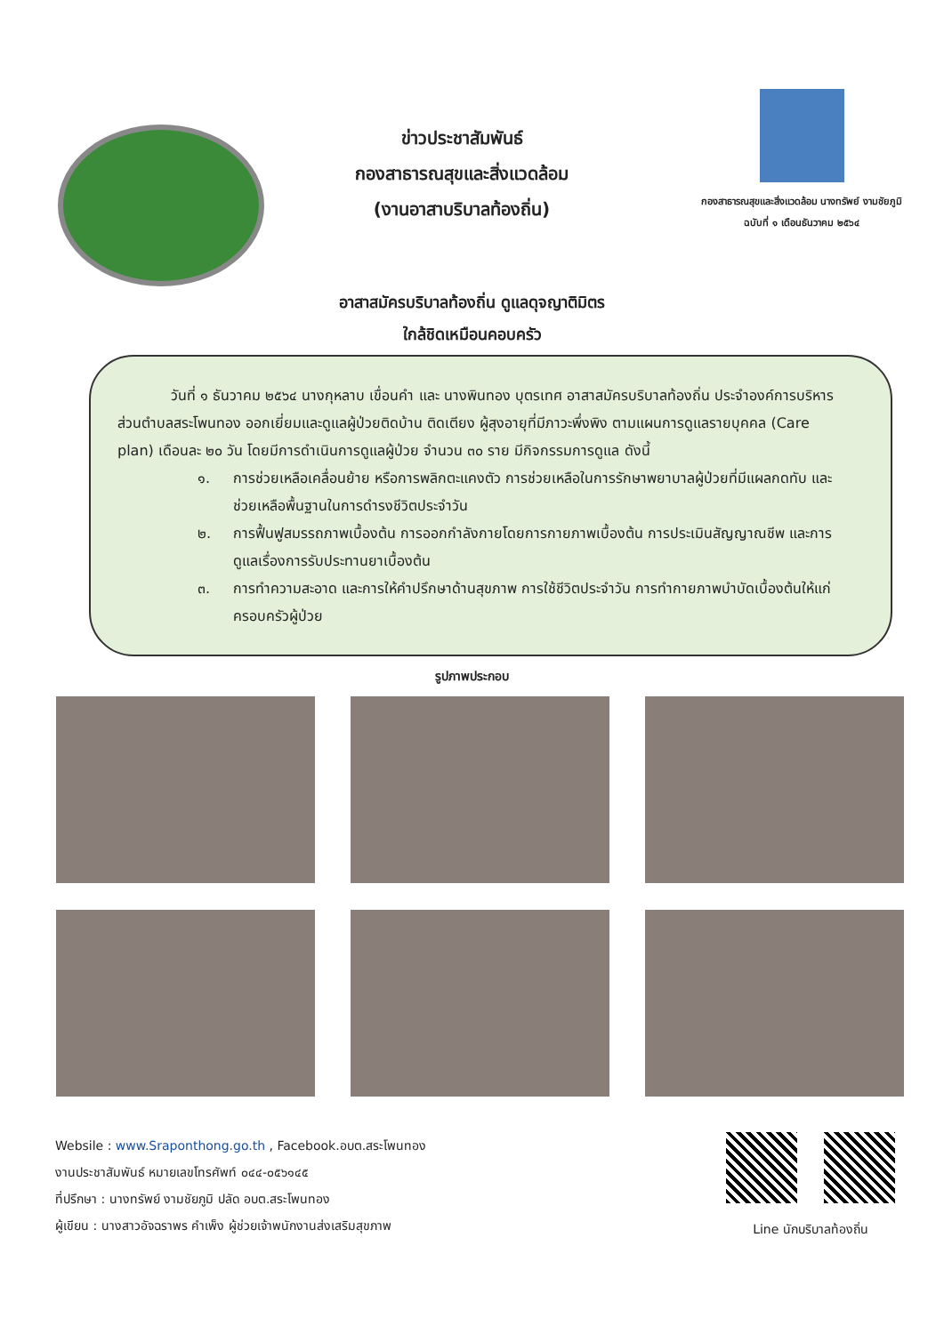ข่าวประชาสัมพันธ์
กองสาธารณสุขและสิ่งแวดล้อม
(งานอาสาบริบาลท้องถิ่น)
กองสาธารณสุขและสิ่งแวดล้อม นางทรัพย์ งามชัยภูมิ
ฉบับที่ ๑ เดือนธันวาคม ๒๕๖๔
อาสาสมัครบริบาลท้องถิ่น ดูแลดุจญาติมิตร
ใกล้ชิดเหมือนคอบครัว
วันที่ ๑ ธันวาคม ๒๕๖๔ นางกุหลาบ เขื่อนคำ และ นางพินทอง บุตรเทศ อาสาสมัครบริบาลท้องถิ่น ประจำองค์การบริหารส่วนตำบลสระโพนทอง ออกเยี่ยมและดูแลผู้ป่วยติดบ้าน ติดเตียง ผู้สุงอายุที่มีภาวะพึ่งพิง ตามแผนการดูแลรายบุคคล (Care plan) เดือนละ ๒๐ วัน โดยมีการดำเนินการดูแลผู้ป่วย จำนวน ๓๐ ราย มีกิจกรรมการดูแล ดังนี้
๑. การช่วยเหลือเคลื่อนย้าย หรือการพลิกตะแคงตัว การช่วยเหลือในการรักษาพยาบาลผู้ป่วยที่มีแผลกดทับ และช่วยเหลือพื้นฐานในการดำรงชีวิตประจำวัน
๒. การฟื้นฟูสมรรถภาพเบื้องต้น การออกกำลังกายโดยการกายภาพเบื้องต้น การประเมินสัญญาณชีพ และการดูแลเรื่องการรับประทานยาเบื้องต้น
๓. การทำความสะอาด และการให้คำปรึกษาด้านสุขภาพ การใช้ชีวิตประจำวัน การทำกายภาพบำบัดเบื้องต้นให้แก่ครอบครัวผู้ป่วย
รูปภาพประกอบ
Websile : www.Sraponthong.go.th , Facebook.อบต.สระโพนทอง
งานประชาสัมพันธ์ หมายเลขโทรศัพท์ ๐๔๔-๐๕๖๑๔๕
ที่ปรึกษา : นางทรัพย์ งามชัยภูมิ ปลัด อบต.สระโพนทอง
ผู้เขียน : นางสาวอัจฉราพร คำเพ็ง ผู้ช่วยเจ้าพนักงานส่งเสริมสุขภาพ
Line นักบริบาลท้องถิ่น